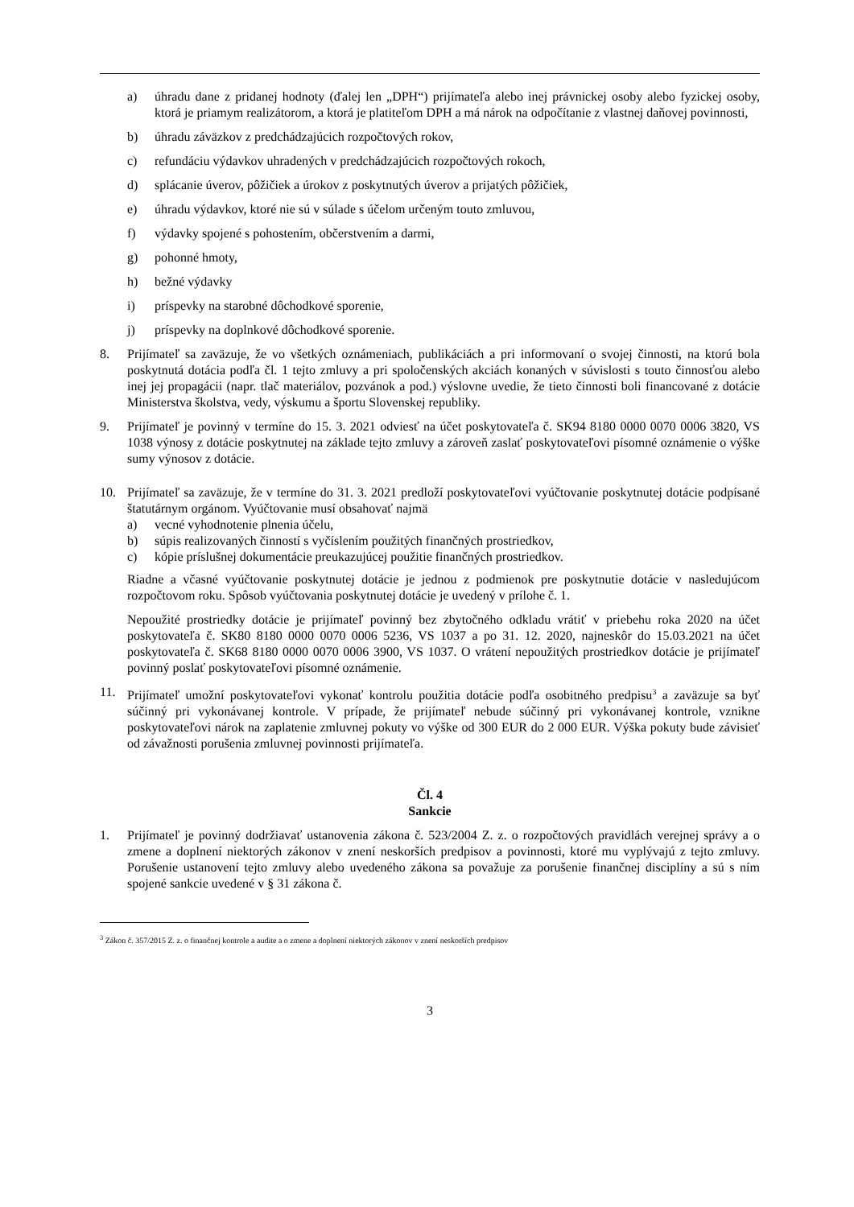a) úhradu dane z pridanej hodnoty (ďalej len „DPH“) prijímateľa alebo inej právnickej osoby alebo fyzickej osoby, ktorá je priamym realizátorom, a ktorá je platiteľom DPH a má nárok na odpočítanie z vlastnej daňovej povinnosti,
b) úhradu záväzkov z predchádzajúcich rozpočtových rokov,
c) refundáciu výdavkov uhradených v predchádzajúcich rozpočtových rokoch,
d) splácanie úverov, pôžičiek a úrokov z poskytnutých úverov a prijatých pôžičiek,
e) úhradu výdavkov, ktoré nie sú v súlade s účelom určeným touto zmluvou,
f) výdavky spojené s pohostením, občerstvením a darmi,
g) pohonné hmoty,
h) bežné výdavky
i) príspevky na starobné dôchodkové sporenie,
j) príspevky na doplnkové dôchodkové sporenie.
8. Prijímateľ sa zaväzuje, že vo všetkých oznámeniach, publikáciách a pri informovaní o svojej činnosti, na ktorú bola poskytnutá dotácia podľa čl. 1 tejto zmluvy a pri spoločenských akciách konaných v súvislosti s touto činnosťou alebo inej jej propagácii (napr. tlač materiálov, pozvánok a pod.) výslovne uvedie, že tieto činnosti boli financované z dotácie Ministerstva školstva, vedy, výskumu a športu Slovenskej republiky.
9. Prijímateľ je povinný v termíne do 15. 3. 2021 odviesť na účet poskytovateľa č. SK94 8180 0000 0070 0006 3820, VS 1038 výnosy z dotácie poskytnutej na základe tejto zmluvy a zároveň zaslať poskytovateľovi písomné oznámenie o výške sumy výnosov z dotácie.
10. Prijímateľ sa zaväzuje, že v termíne do 31. 3. 2021 predloží poskytovateľovi vyúčtovanie poskytnutej dotácie podpísané štatutárnym orgánom. Vyúčtovanie musí obsahovať najmä
a) vecné vyhodnotenie plnenia účelu,
b) súpis realizovaných činností s vyčíslením použitých finančných prostriedkov,
c) kópie príslušnej dokumentácie preukazujúcej použitie finančných prostriedkov.
Riadne a včasné vyúčtovanie poskytnutej dotácie je jednou z podmienok pre poskytnutie dotácie v nasledujúcom rozpočtovom roku. Spôsob vyúčtovania poskytnutej dotácie je uvedený v prílohe č. 1.
Nepoužité prostriedky dotácie je prijímateľ povinný bez zbytočného odkladu vrátiť v priebehu roka 2020 na účet poskytovateľa č. SK80 8180 0000 0070 0006 5236, VS 1037 a po 31. 12. 2020, najneskôr do 15.03.2021 na účet poskytovateľa č. SK68 8180 0000 0070 0006 3900, VS 1037. O vrátení nepoužitých prostriedkov dotácie je prijímateľ povinný poslať poskytovateľovi písomné oznámenie.
11. Prijímateľ umožní poskytovateľovi vykonať kontrolu použitia dotácie podľa osobitného predpisu<sup>3</sup> a zaväzuje sa byť súčinný pri vykonávanej kontrole. V prípade, že prijímateľ nebude súčinný pri vykonávanej kontrole, vznikne poskytovateľovi nárok na zaplatenie zmluvnej pokuty vo výške od 300 EUR do 2 000 EUR. Výška pokuty bude závisieť od závažnosti porušenia zmluvnej povinnosti prijímateľa.
Čl. 4
Sankcie
1. Prijímateľ je povinný dodržiavať ustanovenia zákona č. 523/2004 Z. z. o rozpočtových pravidlách verejnej správy a o zmene a doplnení niektorých zákonov v znení neskorších predpisov a povinnosti, ktoré mu vyplývajú z tejto zmluvy. Porušenie ustanovení tejto zmluvy alebo uvedeného zákona sa považuje za porušenie finančnej disciplíny a sú s ním spojené sankcie uvedené v § 31 zákona č.
<sup>3</sup> Zákon č. 357/2015 Z. z. o finančnej kontrole a audite a o zmene a doplnení niektorých zákonov v znení neskorších predpisov
3